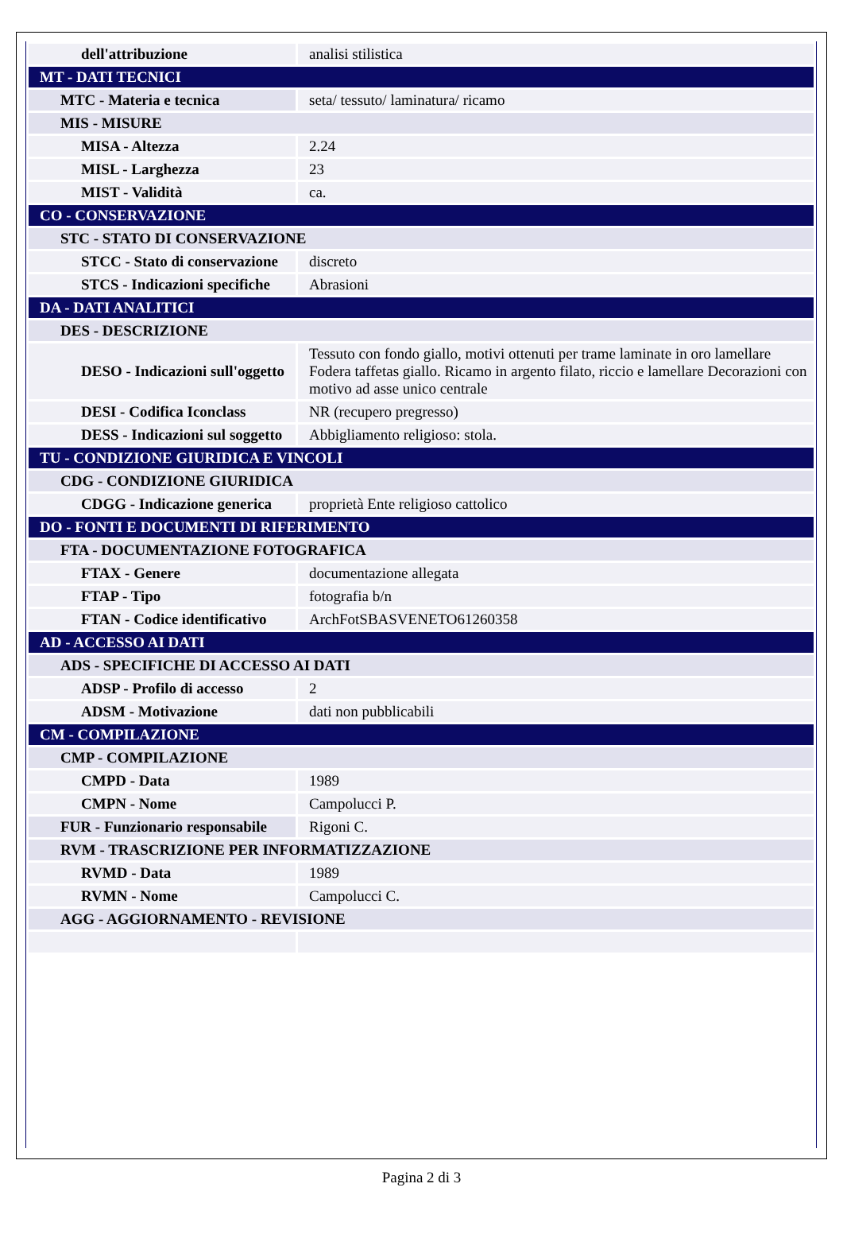| dell'attribuzione | analisi stilistica |
| MT - DATI TECNICI | |
| MTC - Materia e tecnica | seta/ tessuto/ laminatura/ ricamo |
| MIS - MISURE | |
| MISA - Altezza | 2.24 |
| MISL - Larghezza | 23 |
| MIST - Validità | ca. |
| CO - CONSERVAZIONE | |
| STC - STATO DI CONSERVAZIONE | |
| STCC - Stato di conservazione | discreto |
| STCS - Indicazioni specifiche | Abrasioni |
| DA - DATI ANALITICI | |
| DES - DESCRIZIONE | |
| DESO - Indicazioni sull'oggetto | Tessuto con fondo giallo, motivi ottenuti per trame laminate in oro lamellare Fodera taffetas giallo. Ricamo in argento filato, riccio e lamellare Decorazioni con motivo ad asse unico centrale |
| DESI - Codifica Iconclass | NR (recupero pregresso) |
| DESS - Indicazioni sul soggetto | Abbigliamento religioso: stola. |
| TU - CONDIZIONE GIURIDICA E VINCOLI | |
| CDG - CONDIZIONE GIURIDICA | |
| CDGG - Indicazione generica | proprietà Ente religioso cattolico |
| DO - FONTI E DOCUMENTI DI RIFERIMENTO | |
| FTA - DOCUMENTAZIONE FOTOGRAFICA | |
| FTAX - Genere | documentazione allegata |
| FTAP - Tipo | fotografia b/n |
| FTAN - Codice identificativo | ArchFotSBASVENETO61260358 |
| AD - ACCESSO AI DATI | |
| ADS - SPECIFICHE DI ACCESSO AI DATI | |
| ADSP - Profilo di accesso | 2 |
| ADSM - Motivazione | dati non pubblicabili |
| CM - COMPILAZIONE | |
| CMP - COMPILAZIONE | |
| CMPD - Data | 1989 |
| CMPN - Nome | Campolucci P. |
| FUR - Funzionario responsabile | Rigoni C. |
| RVM - TRASCRIZIONE PER INFORMATIZZAZIONE | |
| RVMD - Data | 1989 |
| RVMN - Nome | Campolucci C. |
| AGG - AGGIORNAMENTO - REVISIONE | |
Pagina 2 di 3